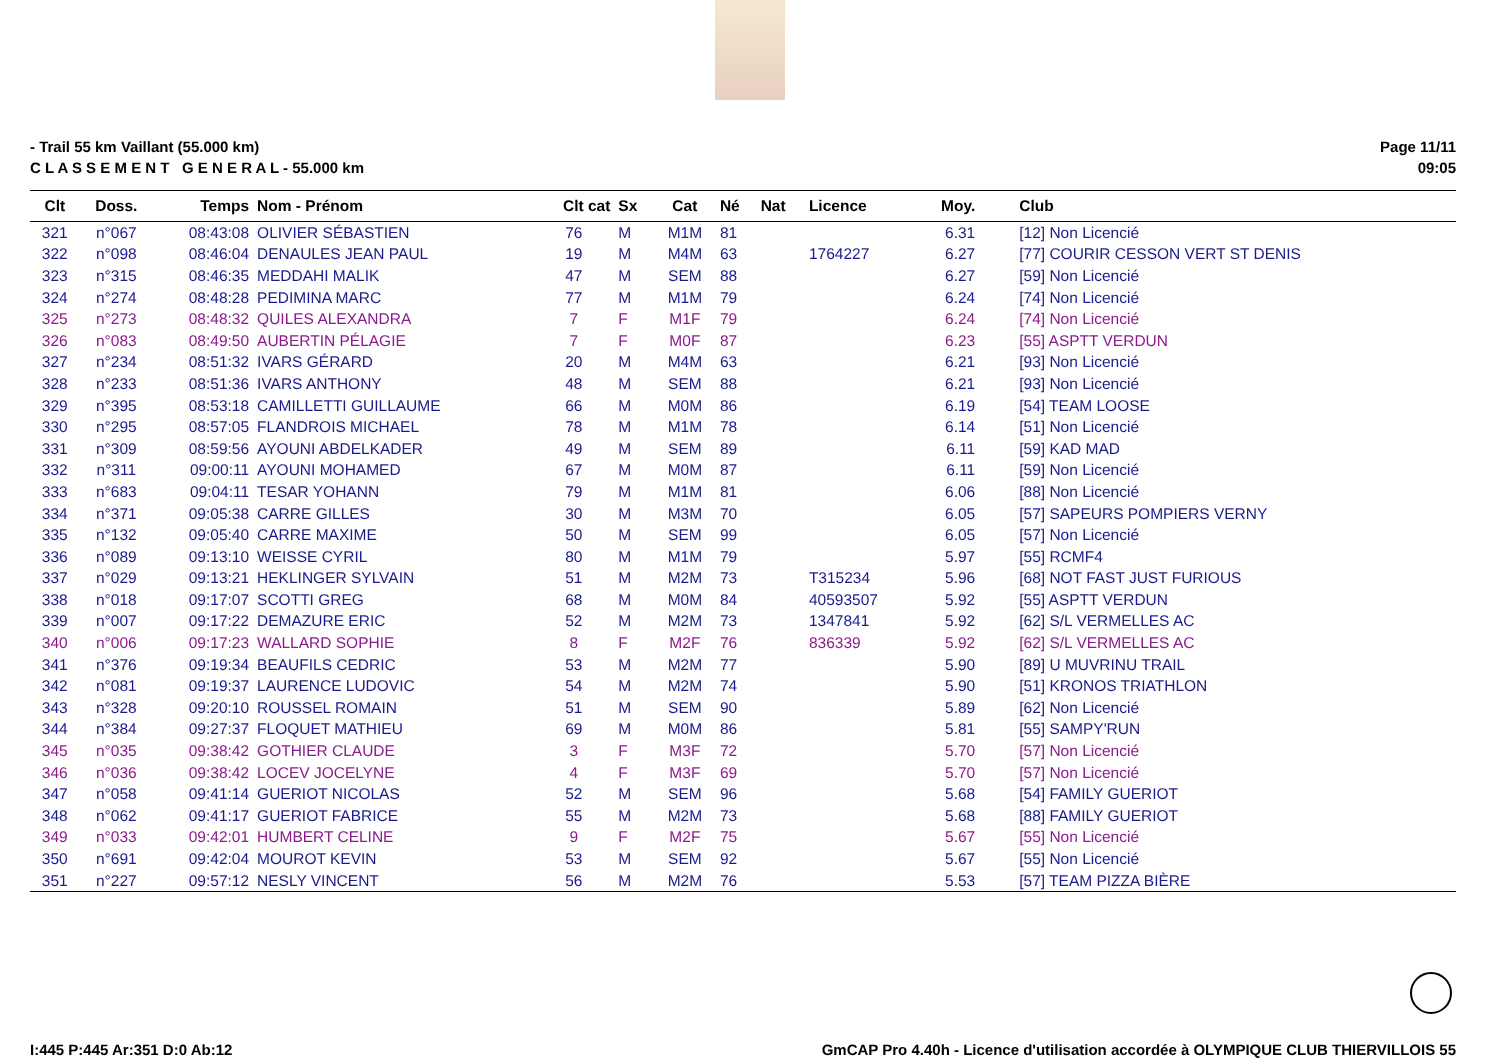- Trail 55 km Vaillant (55.000 km)
C L A S S E M E N T G E N E R A L - 55.000 km
Page 11/11
09:05
| Clt | Doss. | Temps | Nom - Prénom | Clt cat | Sx | Cat | Né | Nat | Licence | Moy. | Club |
| --- | --- | --- | --- | --- | --- | --- | --- | --- | --- | --- | --- |
| 321 | n°067 | 08:43:08 | OLIVIER SÉBASTIEN | 76 | M | M1M | 81 | | | 6.31 | [12] Non Licencié |
| 322 | n°098 | 08:46:04 | DENAULES JEAN PAUL | 19 | M | M4M | 63 | | 1764227 | 6.27 | [77] COURIR CESSON VERT ST DENIS |
| 323 | n°315 | 08:46:35 | MEDDAHI MALIK | 47 | M | SEM | 88 | | | 6.27 | [59] Non Licencié |
| 324 | n°274 | 08:48:28 | PEDIMINA MARC | 77 | M | M1M | 79 | | | 6.24 | [74] Non Licencié |
| 325 | n°273 | 08:48:32 | QUILES ALEXANDRA | 7 | F | M1F | 79 | | | 6.24 | [74] Non Licencié |
| 326 | n°083 | 08:49:50 | AUBERTIN PÉLAGIE | 7 | F | M0F | 87 | | | 6.23 | [55] ASPTT VERDUN |
| 327 | n°234 | 08:51:32 | IVARS GÉRARD | 20 | M | M4M | 63 | | | 6.21 | [93] Non Licencié |
| 328 | n°233 | 08:51:36 | IVARS ANTHONY | 48 | M | SEM | 88 | | | 6.21 | [93] Non Licencié |
| 329 | n°395 | 08:53:18 | CAMILLETTI GUILLAUME | 66 | M | M0M | 86 | | | 6.19 | [54] TEAM LOOSE |
| 330 | n°295 | 08:57:05 | FLANDROIS MICHAEL | 78 | M | M1M | 78 | | | 6.14 | [51] Non Licencié |
| 331 | n°309 | 08:59:56 | AYOUNI ABDELKADER | 49 | M | SEM | 89 | | | 6.11 | [59] KAD MAD |
| 332 | n°311 | 09:00:11 | AYOUNI MOHAMED | 67 | M | M0M | 87 | | | 6.11 | [59] Non Licencié |
| 333 | n°683 | 09:04:11 | TESAR YOHANN | 79 | M | M1M | 81 | | | 6.06 | [88] Non Licencié |
| 334 | n°371 | 09:05:38 | CARRE GILLES | 30 | M | M3M | 70 | | | 6.05 | [57] SAPEURS POMPIERS VERNY |
| 335 | n°132 | 09:05:40 | CARRE MAXIME | 50 | M | SEM | 99 | | | 6.05 | [57] Non Licencié |
| 336 | n°089 | 09:13:10 | WEISSE CYRIL | 80 | M | M1M | 79 | | | 5.97 | [55] RCMF4 |
| 337 | n°029 | 09:13:21 | HEKLINGER SYLVAIN | 51 | M | M2M | 73 | | T315234 | 5.96 | [68] NOT FAST JUST FURIOUS |
| 338 | n°018 | 09:17:07 | SCOTTI GREG | 68 | M | M0M | 84 | | 40593507 | 5.92 | [55] ASPTT VERDUN |
| 339 | n°007 | 09:17:22 | DEMAZURE ERIC | 52 | M | M2M | 73 | | 1347841 | 5.92 | [62] S/L VERMELLES AC |
| 340 | n°006 | 09:17:23 | WALLARD SOPHIE | 8 | F | M2F | 76 | | 836339 | 5.92 | [62] S/L VERMELLES AC |
| 341 | n°376 | 09:19:34 | BEAUFILS CEDRIC | 53 | M | M2M | 77 | | | 5.90 | [89] U MUVRINU TRAIL |
| 342 | n°081 | 09:19:37 | LAURENCE LUDOVIC | 54 | M | M2M | 74 | | | 5.90 | [51] KRONOS TRIATHLON |
| 343 | n°328 | 09:20:10 | ROUSSEL ROMAIN | 51 | M | SEM | 90 | | | 5.89 | [62] Non Licencié |
| 344 | n°384 | 09:27:37 | FLOQUET MATHIEU | 69 | M | M0M | 86 | | | 5.81 | [55] SAMPY'RUN |
| 345 | n°035 | 09:38:42 | GOTHIER CLAUDE | 3 | F | M3F | 72 | | | 5.70 | [57] Non Licencié |
| 346 | n°036 | 09:38:42 | LOCEV JOCELYNE | 4 | F | M3F | 69 | | | 5.70 | [57] Non Licencié |
| 347 | n°058 | 09:41:14 | GUERIOT NICOLAS | 52 | M | SEM | 96 | | | 5.68 | [54] FAMILY GUERIOT |
| 348 | n°062 | 09:41:17 | GUERIOT FABRICE | 55 | M | M2M | 73 | | | 5.68 | [88] FAMILY GUERIOT |
| 349 | n°033 | 09:42:01 | HUMBERT CELINE | 9 | F | M2F | 75 | | | 5.67 | [55] Non Licencié |
| 350 | n°691 | 09:42:04 | MOUROT KEVIN | 53 | M | SEM | 92 | | | 5.67 | [55] Non Licencié |
| 351 | n°227 | 09:57:12 | NESLY VINCENT | 56 | M | M2M | 76 | | | 5.53 | [57] TEAM PIZZA BIÈRE |
I:445 P:445 Ar:351 D:0 Ab:12 GmCAP Pro 4.40h - Licence d'utilisation accordée à OLYMPIQUE CLUB THIERVILLOIS 55